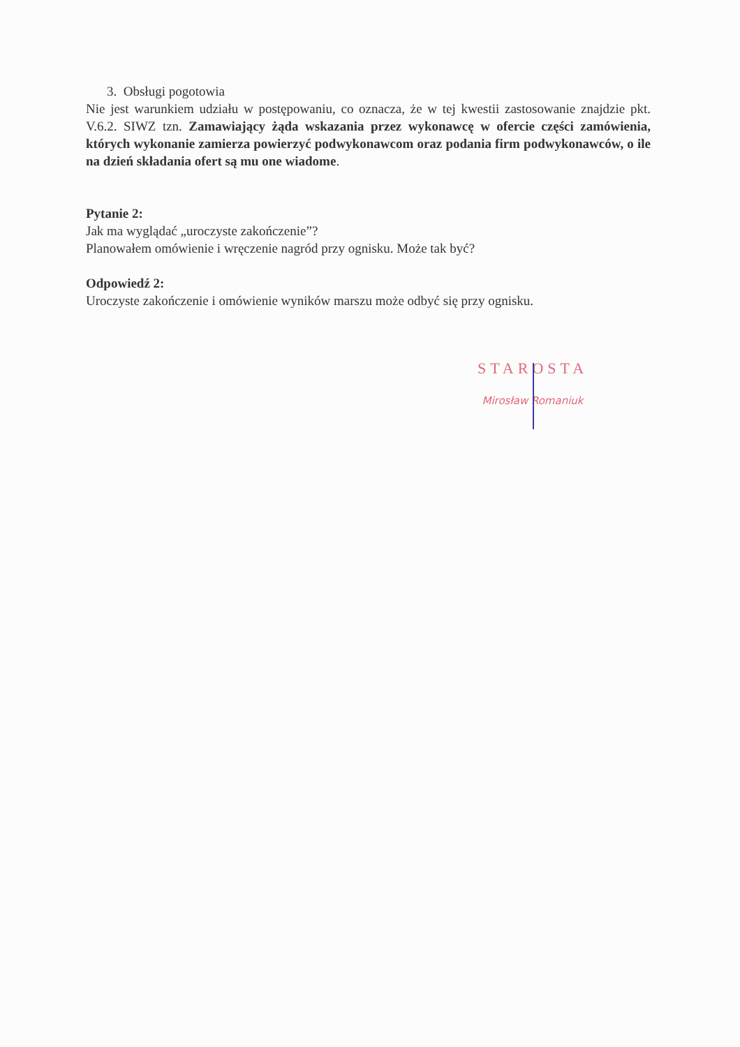3. Obsługi pogotowia
Nie jest warunkiem udziału w postępowaniu, co oznacza, że w tej kwestii zastosowanie znajdzie pkt. V.6.2. SIWZ tzn. Zamawiający żąda wskazania przez wykonawcę w ofercie części zamówienia, których wykonanie zamierza powierzyć podwykonawcom oraz podania firm podwykonawców, o ile na dzień składania ofert są mu one wiadome.
Pytanie 2:
Jak ma wyglądać „uroczyste zakończenie”?
Planowałem omówienie i wręczenie nagród przy ognisku. Może tak być?
Odpowiedź 2:
Uroczyste zakończenie i omówienie wyników marszu może odbyć się przy ognisku.
STAROSTA
Mirosław Romaniuk